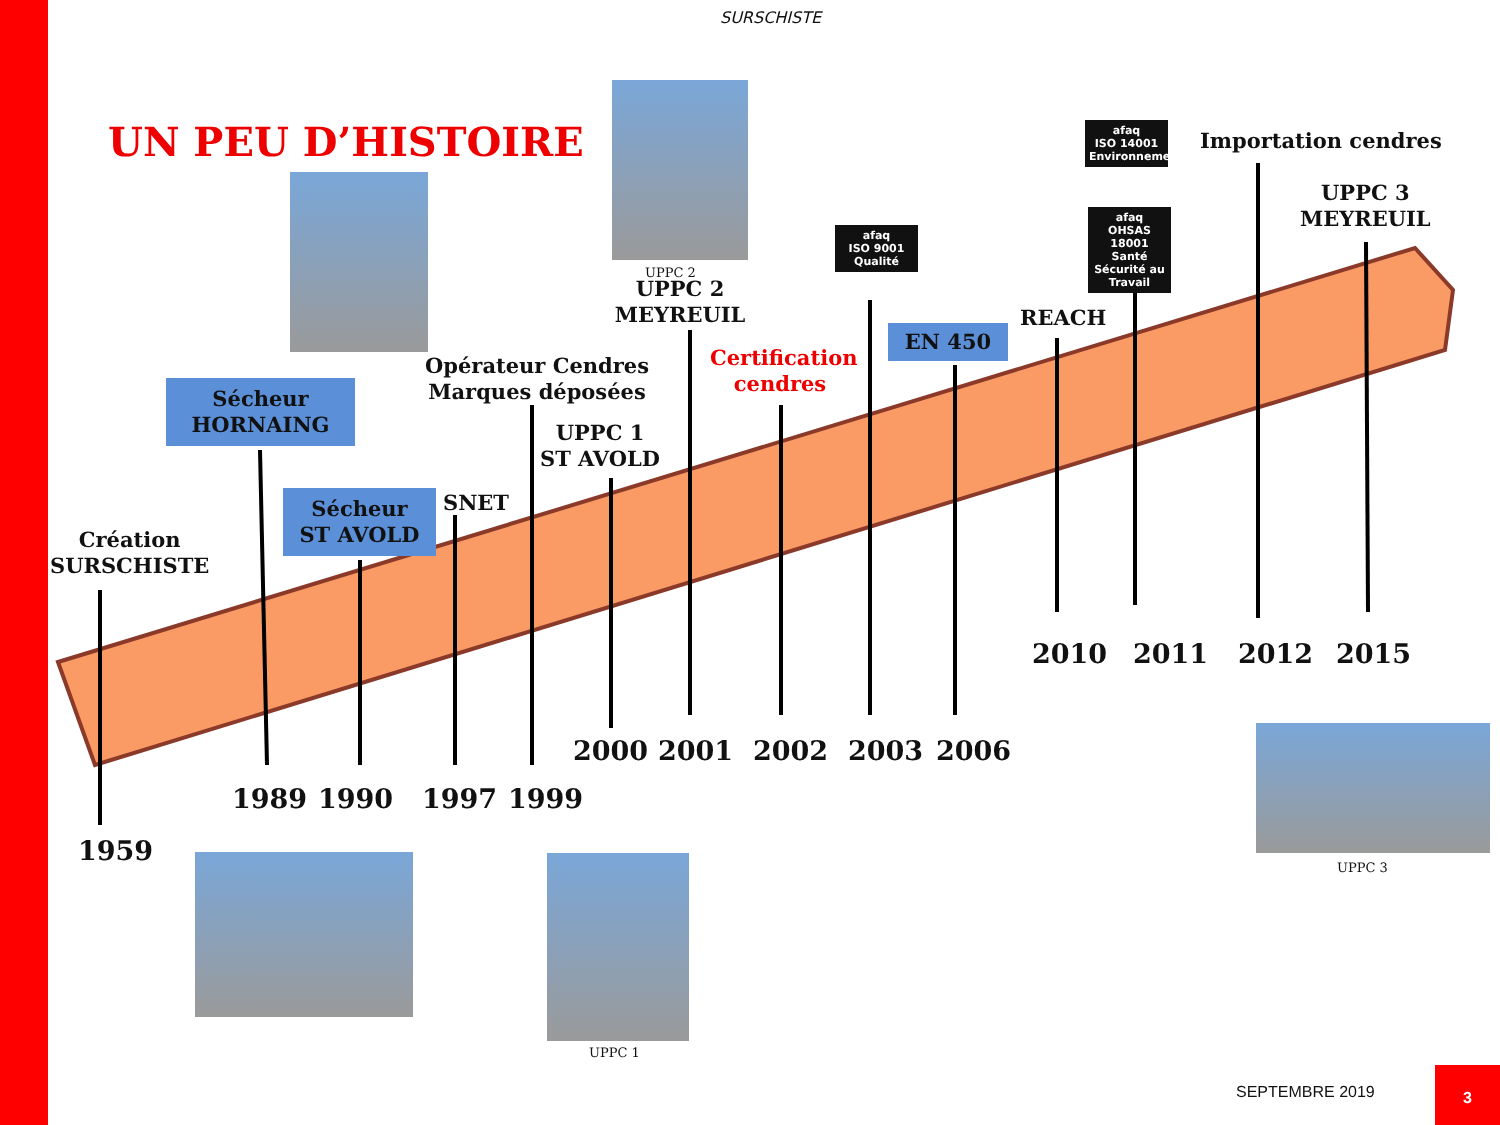SURSCHISTE
UN PEU D’HISTOIRE
UPPC 2
UPPC 2
MEYREUIL
afaq
ISO 9001
Qualité
afaq
ISO 14001
Environnement
afaq
OHSAS 18001
Santé Sécurité au Travail
Importation cendres
UPPC 3
MEYREUIL
REACH
EN 450
Certification
cendres
Opérateur Cendres
Marques déposées
UPPC 1
ST AVOLD
Sécheur
HORNAING
Sécheur
ST AVOLD
SNET
Création
SURSCHISTE
2010 2011 2012 2015
2000 2001 2002 2003 2006
1989 1990 1997 1999
1959
UPPC 3
UPPC 1
SEPTEMBRE 2019
3